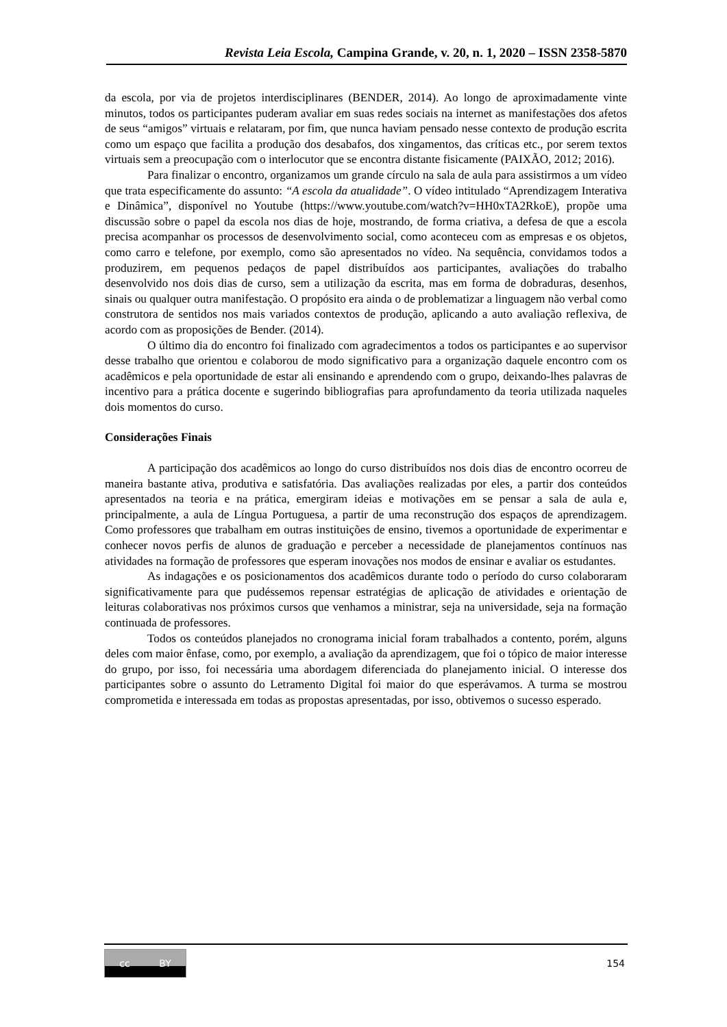Revista Leia Escola, Campina Grande, v. 20, n. 1, 2020 – ISSN 2358-5870
da escola, por via de projetos interdisciplinares (BENDER, 2014). Ao longo de aproximadamente vinte minutos, todos os participantes puderam avaliar em suas redes sociais na internet as manifestações dos afetos de seus “amigos” virtuais e relataram, por fim, que nunca haviam pensado nesse contexto de produção escrita como um espaço que facilita a produção dos desabafos, dos xingamentos, das críticas etc., por serem textos virtuais sem a preocupação com o interlocutor que se encontra distante fisicamente (PAIXÃO, 2012; 2016).
Para finalizar o encontro, organizamos um grande círculo na sala de aula para assistirmos a um vídeo que trata especificamente do assunto: “A escola da atualidade”. O vídeo intitulado “Aprendizagem Interativa e Dinâmica”, disponível no Youtube (https://www.youtube.com/watch?v=HH0xTA2RkoE), propõe uma discussão sobre o papel da escola nos dias de hoje, mostrando, de forma criativa, a defesa de que a escola precisa acompanhar os processos de desenvolvimento social, como aconteceu com as empresas e os objetos, como carro e telefone, por exemplo, como são apresentados no vídeo. Na sequência, convidamos todos a produzirem, em pequenos pedaços de papel distribuídos aos participantes, avaliações do trabalho desenvolvido nos dois dias de curso, sem a utilização da escrita, mas em forma de dobraduras, desenhos, sinais ou qualquer outra manifestação. O propósito era ainda o de problematizar a linguagem não verbal como construtora de sentidos nos mais variados contextos de produção, aplicando a auto avaliação reflexiva, de acordo com as proposições de Bender. (2014).
O último dia do encontro foi finalizado com agradecimentos a todos os participantes e ao supervisor desse trabalho que orientou e colaborou de modo significativo para a organização daquele encontro com os acadêmicos e pela oportunidade de estar ali ensinando e aprendendo com o grupo, deixando-lhes palavras de incentivo para a prática docente e sugerindo bibliografias para aprofundamento da teoria utilizada naqueles dois momentos do curso.
Considerações Finais
A participação dos acadêmicos ao longo do curso distribuídos nos dois dias de encontro ocorreu de maneira bastante ativa, produtiva e satisfatória. Das avaliações realizadas por eles, a partir dos conteúdos apresentados na teoria e na prática, emergiram ideias e motivações em se pensar a sala de aula e, principalmente, a aula de Língua Portuguesa, a partir de uma reconstrução dos espaços de aprendizagem. Como professores que trabalham em outras instituições de ensino, tivemos a oportunidade de experimentar e conhecer novos perfis de alunos de graduação e perceber a necessidade de planejamentos contínuos nas atividades na formação de professores que esperam inovações nos modos de ensinar e avaliar os estudantes.
As indagações e os posicionamentos dos acadêmicos durante todo o período do curso colaboraram significativamente para que pudéssemos repensar estratégias de aplicação de atividades e orientação de leituras colaborativas nos próximos cursos que venhamos a ministrar, seja na universidade, seja na formação continuada de professores.
Todos os conteúdos planejados no cronograma inicial foram trabalhados a contento, porém, alguns deles com maior ênfase, como, por exemplo, a avaliação da aprendizagem, que foi o tópico de maior interesse do grupo, por isso, foi necessária uma abordagem diferenciada do planejamento inicial. O interesse dos participantes sobre o assunto do Letramento Digital foi maior do que esperávamos. A turma se mostrou comprometida e interessada em todas as propostas apresentadas, por isso, obtivemos o sucesso esperado.
cc BY
154